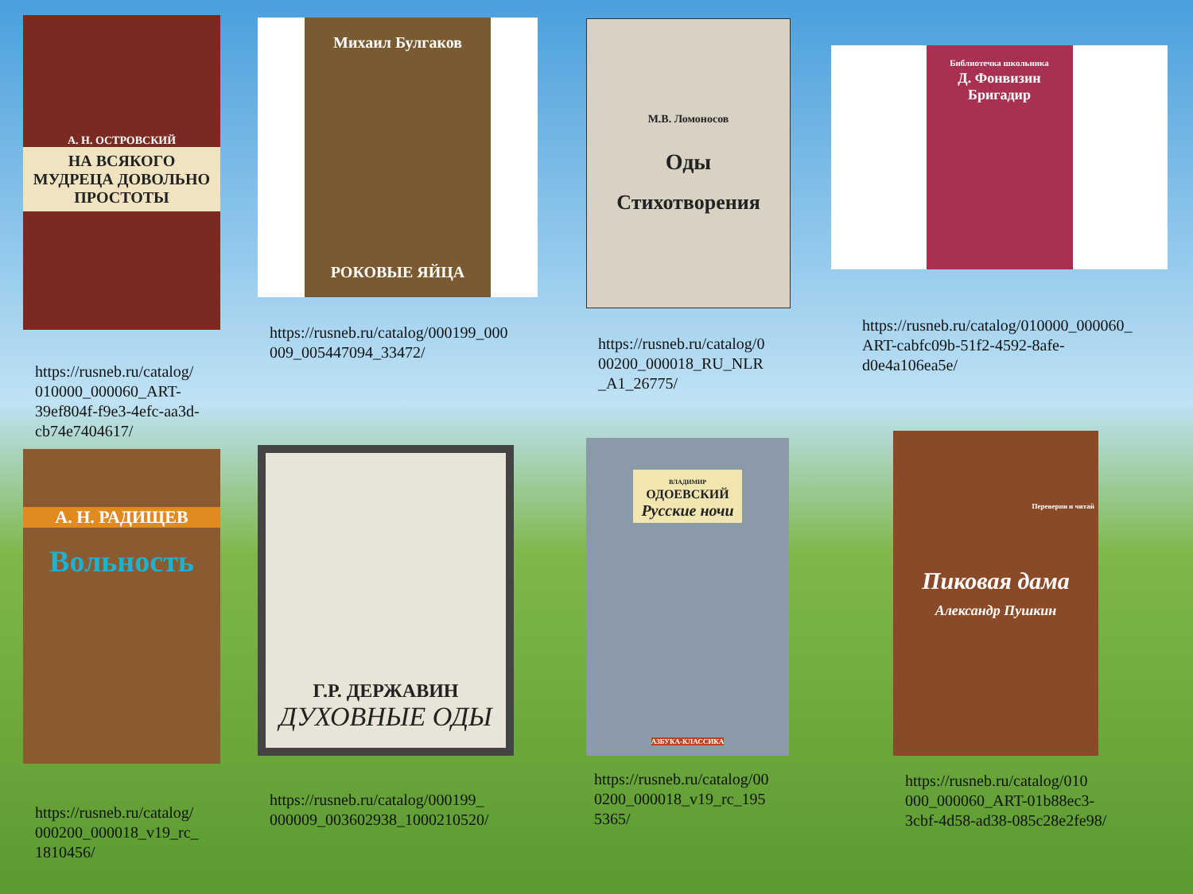А. Н. ОСТРОВСКИЙ
НА ВСЯКОГО МУДРЕЦА ДОВОЛЬНО ПРОСТОТЫ
https://rusneb.ru/catalog/ 010000_000060_ART-39ef804f-f9e3-4efc-aa3d-cb74e7404617/
Михаил Булгаков
РОКОВЫЕ ЯЙЦА
https://rusneb.ru/catalog/000199_000 009_005447094_33472/
М.В. Ломоносов
Оды
Стихотворения
https://rusneb.ru/catalog/0 00200_000018_RU_NLR _A1_26775/
Библиотечка школьника
Д. Фонвизин
Бригадир
https://rusneb.ru/catalog/010000_000060_ ART-cabfc09b-51f2-4592-8afe-d0e4a106ea5e/
А. Н. РАДИЩЕВ
Вольность
https://rusneb.ru/catalog/ 000200_000018_v19_rc_ 1810456/
Г.Р. ДЕРЖАВИН
ДУХОВНЫЕ ОДЫ
https://rusneb.ru/catalog/000199_ 000009_003602938_1000210520/
ВЛАДИМИР
ОДОЕВСКИЙ
Русские ночи
АЗБУКА-КЛАССИКА
https://rusneb.ru/catalog/00 0200_000018_v19_rc_195 5365/
Переверни и читай
Пиковая дама
Александр Пушкин
https://rusneb.ru/catalog/010 000_000060_ART-01b88ec3-3cbf-4d58-ad38-085c28e2fe98/